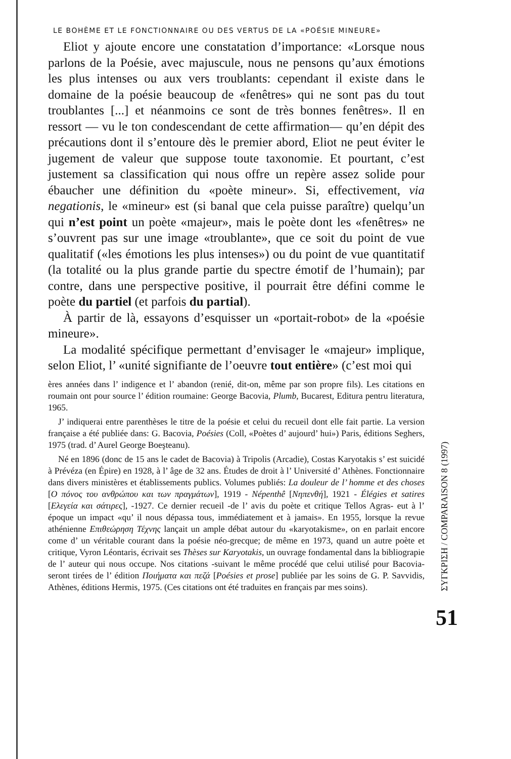LE BOHÈME ET LE FONCTIONNAIRE OU DES VERTUS DE LA «POÉSIE MINEURE»
Eliot y ajoute encore une constatation d’importance: «Lorsque nous parlons de la Poésie, avec majuscule, nous ne pensons qu’aux émotions les plus intenses ou aux vers troublants: cependant il existe dans le domaine de la poésie beaucoup de «fenêtres» qui ne sont pas du tout troublantes [...] et néanmoins ce sont de très bonnes fenêtres». Il en ressort — vu le ton condescendant de cette affirmation— qu’en dépit des précautions dont il s’entoure dès le premier abord, Eliot ne peut éviter le jugement de valeur que suppose toute taxonomie. Et pourtant, c’est justement sa classification qui nous offre un repère assez solide pour ébaucher une définition du «poète mineur». Si, effectivement, via negationis, le «mineur» est (si banal que cela puisse paraître) quelqu’un qui n’est point un poète «majeur», mais le poète dont les «fenêtres» ne s’ouvrent pas sur une image «troublante», que ce soit du point de vue qualitatif («les émotions les plus intenses») ou du point de vue quantitatif (la totalité ou la plus grande partie du spectre émotif de l’humain); par contre, dans une perspective positive, il pourrait être défini comme le poète du partiel (et parfois du partial).
À partir de là, essayons d’esquisser un «portait-robot» de la «poésie mineure».
La modalité spécifique permettant d’envisager le «majeur» implique, selon Eliot, l’ «unité signifiante de l’oeuvre tout entière» (c’est moi qui
ères années dans l’ indigence et l’ abandon (renié, dit-on, même par son propre fils). Les citations en roumain ont pour source l’ édition roumaine: George Bacovia, Plumb, Bucarest, Editura pentru literatura, 1965.
J’ indiquerai entre parenthèses le titre de la poésie et celui du recueil dont elle fait partie. La version française a été publiée dans: G. Bacovia, Poésies (Coll, «Poètes d’ aujourd’ hui») Paris, éditions Seghers, 1975 (trad. d’ Aurel George Boeşteanu).
Né en 1896 (donc de 15 ans le cadet de Bacovia) à Tripolis (Arcadie), Costas Karyotakis s’ est suicidé à Prévéza (en Épire) en 1928, à l’ âge de 32 ans. Études de droit à l’ Université d’ Athènes. Fonctionnaire dans divers ministères et établissements publics. Volumes publiés: La douleur de l’ homme et des choses [Ο πόνος του ανθρώπου και των πραγμάτων], 1919 - Népenthê [Νηπενθή], 1921 - Élégies et satires [Ελεγεία και σάτιρες], -1927. Ce dernier recueil -de l’ avis du poète et critique Tellos Agras- eut à l’ époque un impact «qu’ il nous dépassa tous, immédiatement et à jamais». En 1955, lorsque la revue athénienne Επιθεώρηση Τέχνης lançait un ample débat autour du «karyotakisme», on en parlait encore come d’ un véritable courant dans la poésie néo-grecque; de même en 1973, quand un autre poète et critique, Vyron Léontaris, écrivait ses Thèses sur Karyotakis, un ouvrage fondamental dans la bibliograpie de l’ auteur qui nous occupe. Nos citations -suivant le même procédé que celui utilisé pour Bacovia- seront tirées de l’ édition Ποιήματα και πεζά [Poésies et prose] publiée par les soins de G. P. Savvidis, Athènes, éditions Hermis, 1975. (Ces citations ont été traduites en français par mes soins).
ΣΥΓΚΡΙΣΗ / COMPARAISON 8 (1997)
51